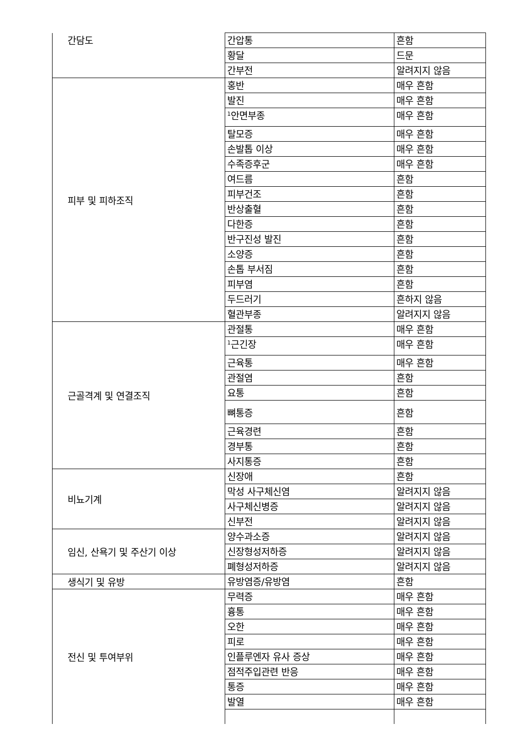| 간담도 | 간압통 | 흔함 |
| | 황달 | 드문 |
| | 간부전 | 알려지지 않음 |
| 피부 및 피하조직 | 홍반 | 매우 흔함 |
| | 발진 | 매우 흔함 |
| | <sup>1</sup> 안면부종 | 매우 흔함 |
| | 탈모증 | 매우 흔함 |
| | 손발톱 이상 | 매우 흔함 |
| | 수족증후군 | 매우 흔함 |
| | 여드름 | 흔함 |
| | 피부건조 | 흔함 |
| | 반상출혈 | 흔함 |
| | 다한증 | 흔함 |
| | 반구진성 발진 | 흔함 |
| | 소양증 | 흔함 |
| | 손톱 부서짐 | 흔함 |
| | 피부염 | 흔함 |
| | 두드러기 | 흔하지 않음 |
| | 혈관부종 | 알려지지 않음 |
| 근골격계 및 연결조직 | 관절통 | 매우 흔함 |
| | <sup>1</sup> 근긴장 | 매우 흔함 |
| | 근육통 | 매우 흔함 |
| | 관절염 | 흔함 |
| | 요통 | 흔함 |
| | 뼈통증 | 흔함 |
| | 근육경련 | 흔함 |
| | 경부통 | 흔함 |
| | 사지통증 | 흔함 |
| 비뇨기계 | 신장애 | 흔함 |
| | 막성 사구체신염 | 알려지지 않음 |
| | 사구체신병증 | 알려지지 않음 |
| | 신부전 | 알려지지 않음 |
| 임신, 산욕기 및 주산기 이상 | 양수과소증 | 알려지지 않음 |
| | 신장형성저하증 | 알려지지 않음 |
| | 폐형성저하증 | 알려지지 않음 |
| 생식기 및 유방 | 유방염증/유방염 | 흔함 |
| 전신 및 투여부위 | 무력증 | 매우 흔함 |
| | 흉통 | 매우 흔함 |
| | 오한 | 매우 흔함 |
| | 피로 | 매우 흔함 |
| | 인플루엔자 유사 증상 | 매우 흔함 |
| | 점적주입관련 반응 | 매우 흔함 |
| | 통증 | 매우 흔함 |
| | 발열 | 매우 흔함 |